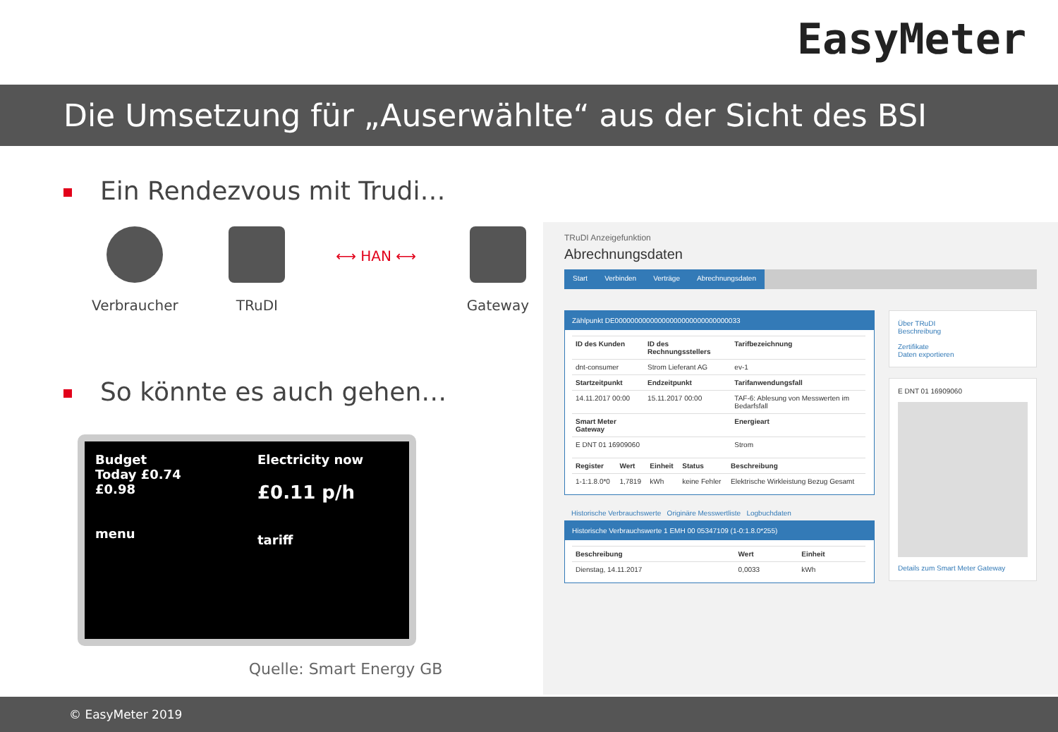EasyMeter
Die Umsetzung für „Auserwählte“ aus der Sicht des BSI
Ein Rendezvous mit Trudi…
Verbraucher TRuDI
⟷ HAN ⟷
Gateway
So könnte es auch gehen…
Budget
Today £0.74
£0.98
menu
Electricity now
£0.11 p/h
tariff
Quelle: Smart Energy GB
TRuDI Anzeigefunktion
Abrechnungsdaten
Start Verbinden Verträge Abrechnungsdaten
Zählpunkt DE00000000000000000000000000000033
| ID des Kunden | ID des Rechnungsstellers | Tarifbezeichnung |
| --- | --- | --- |
| dnt-consumer | Strom Lieferant AG | ev-1 |
| Startzeitpunkt | Endzeitpunkt | Tarifanwendungsfall |
| 14.11.2017 00:00 | 15.11.2017 00:00 | TAF-6: Ablesung von Messwerten im Bedarfsfall |
| Smart Meter Gateway | | Energieart |
| E DNT 01 16909060 | | Strom |
| Register | Wert | Einheit | Status | Beschreibung |
| --- | --- | --- | --- | --- |
| 1-1:1.8.0*0 | 1,7819 | kWh | keine Fehler | Elektrische Wirkleistung Bezug Gesamt |
Historische Verbrauchswerte Originäre Messwertliste Logbuchdaten
Historische Verbrauchswerte 1 EMH 00 05347109 (1-0:1.8.0*255)
| Beschreibung | Wert | Einheit |
| --- | --- | --- |
| Dienstag, 14.11.2017 | 0,0033 | kWh |
Über TRuDI
Beschreibung
Zertifikate
Daten exportieren
E DNT 01 16909060
Details zum Smart Meter Gateway
© EasyMeter 2019